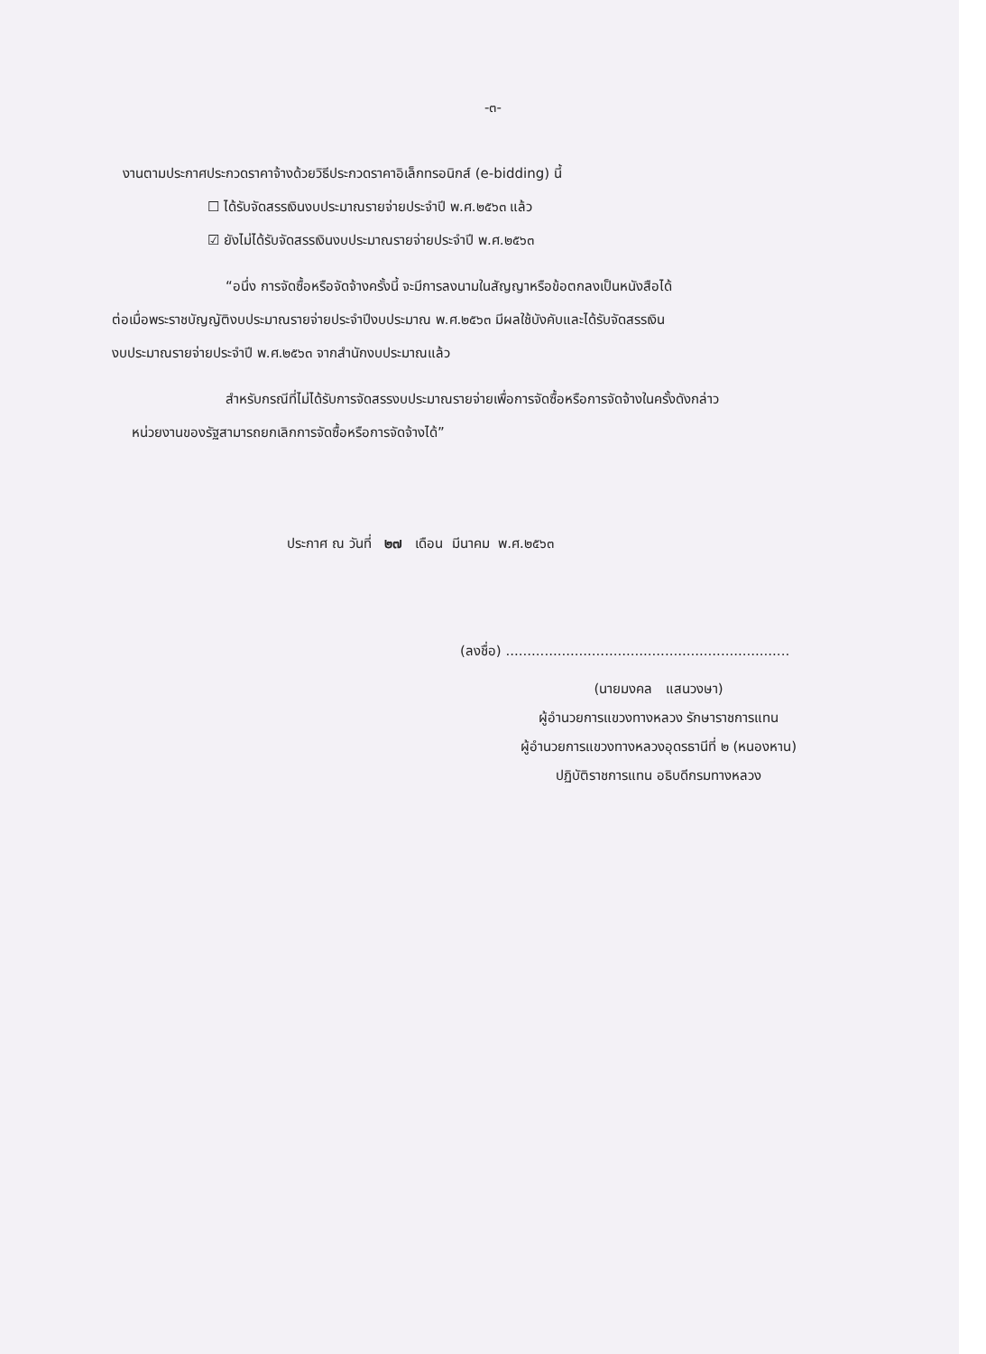-๓-
งานตามประกาศประกวดราคาจ้างด้วยวิธีประกวดราคาอิเล็กทรอนิกส์ (e-bidding) นี้
☐ ได้รับจัดสรรเงินงบประมาณรายจ่ายประจำปี พ.ศ.๒๕๖๓ แล้ว
☑ ยังไม่ได้รับจัดสรรเงินงบประมาณรายจ่ายประจำปี พ.ศ.๒๕๖๓
“อนึ่ง การจัดซื้อหรือจัดจ้างครั้งนี้ จะมีการลงนามในสัญญาหรือข้อตกลงเป็นหนังสือได้
ต่อเมื่อพระราชบัญญัติงบประมาณรายจ่ายประจำปีงบประมาณ พ.ศ.๒๕๖๓ มีผลใช้บังคับและได้รับจัดสรรเงิน
งบประมาณรายจ่ายประจำปี พ.ศ.๒๕๖๓ จากสำนักงบประมาณแล้ว
สำหรับกรณีที่ไม่ได้รับการจัดสรรงบประมาณรายจ่ายเพื่อการจัดซื้อหรือการจัดจ้างในครั้งดังกล่าว
หน่วยงานของรัฐสามารถยกเลิกการจัดซื้อหรือการจัดจ้างได้”
ประกาศ ณ วันที่ ๒๗ เดือน มีนาคม พ.ศ.๒๕๖๓
(ลงชื่อ) ..................................................................
(นายมงคล แสนวงษา)
ผู้อำนวยการแขวงทางหลวง รักษาราชการแทน
ผู้อำนวยการแขวงทางหลวงอุดรธานีที่ ๒ (หนองหาน)
ปฏิบัติราชการแทน อธิบดีกรมทางหลวง